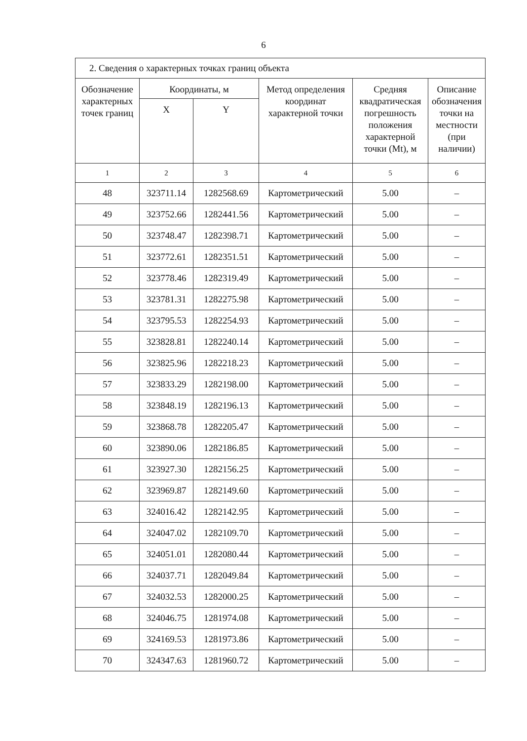6
| 2. Сведения о характерных точках границ объекта | | | | | |
| Обозначение характерных точек границ | Координаты, м | | Метод определения координат характерной точки | Средняя квадратическая погрешность положения характерной точки (Mt), м | Описание обозначения точки на местности (при наличии) |
| | X | Y | | | |
| 1 | 2 | 3 | 4 | 5 | 6 |
| 48 | 323711.14 | 1282568.69 | Картометрический | 5.00 | – |
| 49 | 323752.66 | 1282441.56 | Картометрический | 5.00 | – |
| 50 | 323748.47 | 1282398.71 | Картометрический | 5.00 | – |
| 51 | 323772.61 | 1282351.51 | Картометрический | 5.00 | – |
| 52 | 323778.46 | 1282319.49 | Картометрический | 5.00 | – |
| 53 | 323781.31 | 1282275.98 | Картометрический | 5.00 | – |
| 54 | 323795.53 | 1282254.93 | Картометрический | 5.00 | – |
| 55 | 323828.81 | 1282240.14 | Картометрический | 5.00 | – |
| 56 | 323825.96 | 1282218.23 | Картометрический | 5.00 | – |
| 57 | 323833.29 | 1282198.00 | Картометрический | 5.00 | – |
| 58 | 323848.19 | 1282196.13 | Картометрический | 5.00 | – |
| 59 | 323868.78 | 1282205.47 | Картометрический | 5.00 | – |
| 60 | 323890.06 | 1282186.85 | Картометрический | 5.00 | – |
| 61 | 323927.30 | 1282156.25 | Картометрический | 5.00 | – |
| 62 | 323969.87 | 1282149.60 | Картометрический | 5.00 | – |
| 63 | 324016.42 | 1282142.95 | Картометрический | 5.00 | – |
| 64 | 324047.02 | 1282109.70 | Картометрический | 5.00 | – |
| 65 | 324051.01 | 1282080.44 | Картометрический | 5.00 | – |
| 66 | 324037.71 | 1282049.84 | Картометрический | 5.00 | – |
| 67 | 324032.53 | 1282000.25 | Картометрический | 5.00 | – |
| 68 | 324046.75 | 1281974.08 | Картометрический | 5.00 | – |
| 69 | 324169.53 | 1281973.86 | Картометрический | 5.00 | – |
| 70 | 324347.63 | 1281960.72 | Картометрический | 5.00 | – |